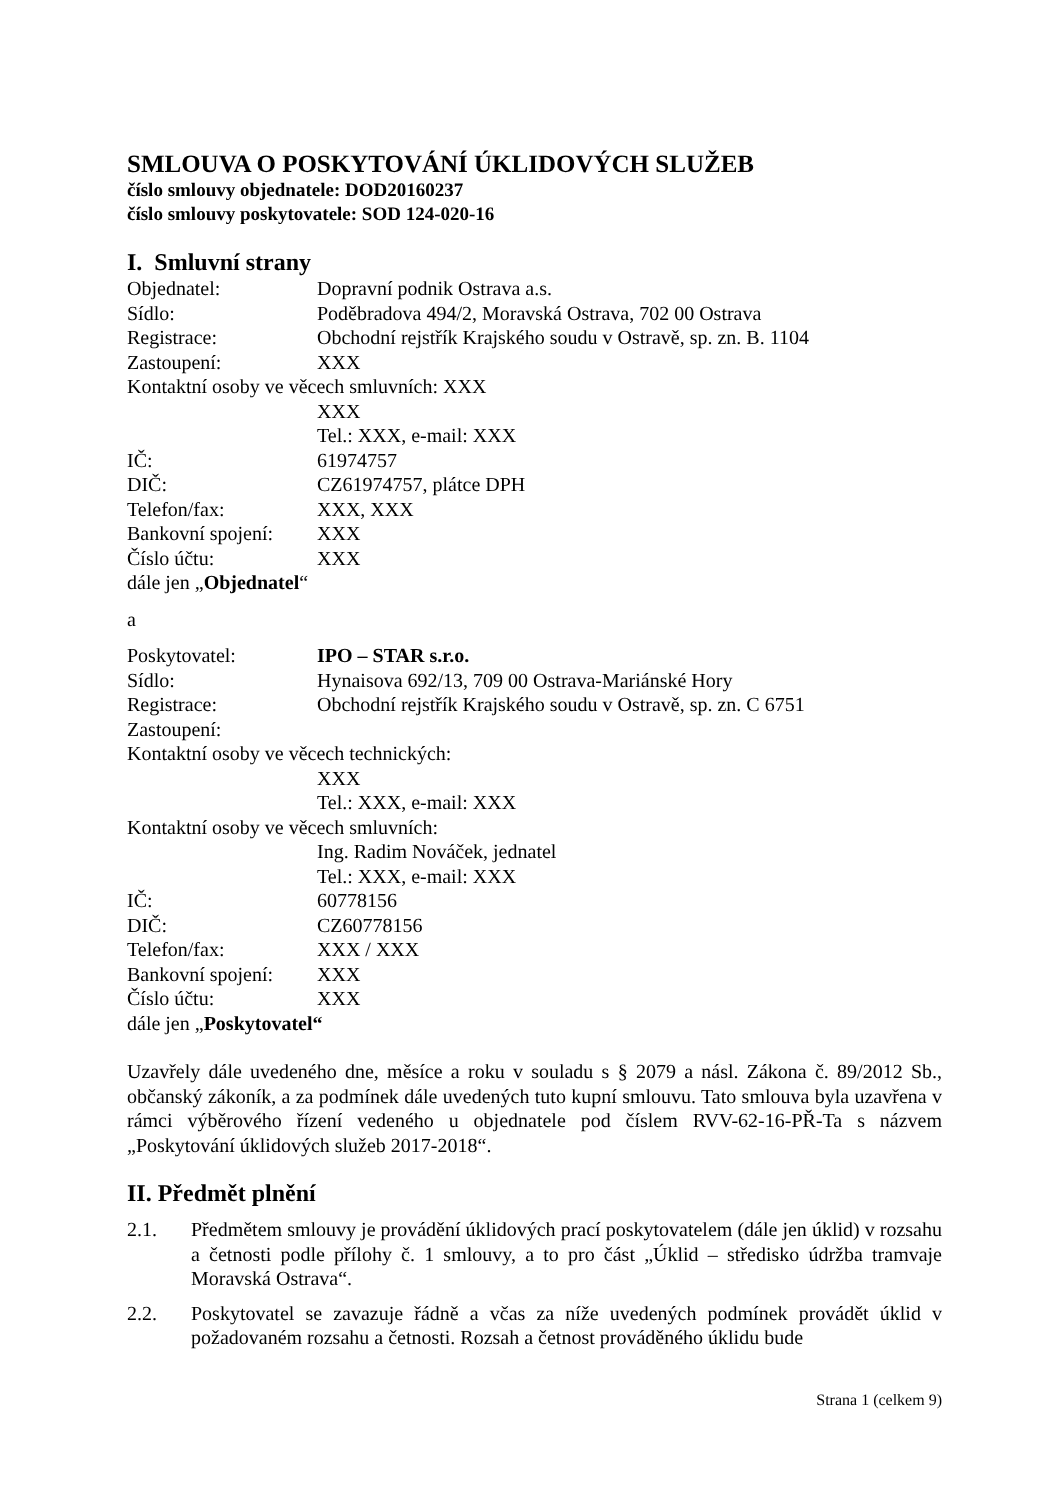SMLOUVA O POSKYTOVÁNÍ ÚKLIDOVÝCH SLUŽEB
číslo smlouvy objednatele: DOD20160237
číslo smlouvy poskytovatele: SOD 124-020-16
I. Smluvní strany
Objednatel: Dopravní podnik Ostrava a.s.
Sídlo: Poděbradova 494/2, Moravská Ostrava, 702 00 Ostrava
Registrace: Obchodní rejstřík Krajského soudu v Ostravě, sp. zn. B. 1104
Zastoupení: XXX
Kontaktní osoby ve věcech smluvních: XXX
XXX
Tel.: XXX, e-mail: XXX
IČ: 61974757
DIČ: CZ61974757, plátce DPH
Telefon/fax: XXX, XXX
Bankovní spojení: XXX
Číslo účtu: XXX
dále jen „Objednatel“
a
Poskytovatel: IPO – STAR s.r.o.
Sídlo: Hynaisova 692/13, 709 00 Ostrava-Mariánské Hory
Registrace: Obchodní rejstřík Krajského soudu v Ostravě, sp. zn. C 6751
Zastoupení:
Kontaktní osoby ve věcech technických:
XXX
Tel.: XXX, e-mail: XXX
Kontaktní osoby ve věcech smluvních:
Ing. Radim Nováček, jednatel
Tel.: XXX, e-mail: XXX
IČ: 60778156
DIČ: CZ60778156
Telefon/fax: XXX / XXX
Bankovní spojení: XXX
Číslo účtu: XXX
dále jen „Poskytovatel“
Uzavřely dále uvedeného dne, měsíce a roku v souladu s § 2079 a násl. Zákona č. 89/2012 Sb., občanský zákoník, a za podmínek dále uvedených tuto kupní smlouvu. Tato smlouva byla uzavřena v rámci výběrového řízení vedeného u objednatele pod číslem RVV-62-16-PŘ-Ta s názvem „Poskytování úklidových služeb 2017-2018“.
II. Předmět plnění
2.1. Předmětem smlouvy je provádění úklidových prací poskytovatelem (dále jen úklid) v rozsahu a četnosti podle přílohy č. 1 smlouvy, a to pro část „Úklid – středisko údržba tramvaje Moravská Ostrava“.
2.2. Poskytovatel se zavazuje řádně a včas za níže uvedených podmínek provádět úklid v požadovaném rozsahu a četnosti. Rozsah a četnost prováděného úklidu bude
Strana 1 (celkem 9)